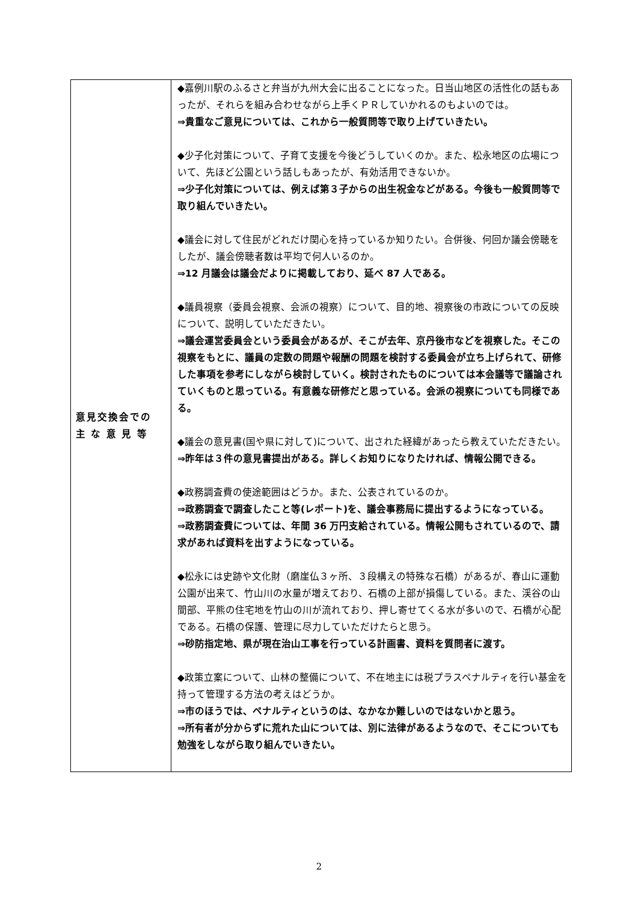| 意見交換会での 主 な 意 見 等 | ◆嘉例川駅のふるさと弁当が九州大会に出ることになった。日当山地区の活性化の話もあったが、それらを組み合わせながら上手くＰＲしていかれるのもよいのでは。 ⇒貴重なご意見については、これから一般質問等で取り上げていきたい。 ◆少子化対策について、子育て支援を今後どうしていくのか。また、松永地区の広場について、先ほど公園という話しもあったが、有効活用できないか。 ⇒少子化対策については、例えば第３子からの出生祝金などがある。今後も一般質問等で取り組んでいきたい。 ◆議会に対して住民がどれだけ関心を持っているか知りたい。合併後、何回か議会傍聴をしたが、議会傍聴者数は平均で何人いるのか。 ⇒12 月議会は議会だよりに掲載しており、延べ 87 人である。 ◆議員視察（委員会視察、会派の視察）について、目的地、視察後の市政についての反映について、説明していただきたい。 ⇒議会運営委員会という委員会があるが、そこが去年、京丹後市などを視察した。そこの視察をもとに、議員の定数の問題や報酬の問題を検討する委員会が立ち上げられて、研修した事項を参考にしながら検討していく。検討されたものについては本会議等で議論されていくものと思っている。有意義な研修だと思っている。会派の視察についても同様である。 ◆議会の意見書(国や県に対して)について、出された経緯があったら教えていただきたい。 ⇒昨年は３件の意見書提出がある。詳しくお知りになりたければ、情報公開できる。 ◆政務調査費の使途範囲はどうか。また、公表されているのか。 ⇒政務調査で調査したこと等(レポート)を、議会事務局に提出するようになっている。 ⇒政務調査費については、年間 36 万円支給されている。情報公開もされているので、請求があれば資料を出すようになっている。 ◆松永には史跡や文化財（磨崖仏３ヶ所、３段構えの特殊な石橋）があるが、春山に運動公園が出来て、竹山川の水量が増えており、石橋の上部が損傷している。また、渓谷の山間部、平熊の住宅地を竹山の川が流れており、押し寄せてくる水が多いので、石橋が心配である。石橋の保護、管理に尽力していただけたらと思う。 ⇒砂防指定地、県が現在治山工事を行っている計画書、資料を質問者に渡す。 ◆政策立案について、山林の整備について、不在地主には税プラスペナルティを行い基金を持って管理する方法の考えはどうか。 ⇒市のほうでは、ペナルティというのは、なかなか難しいのではないかと思う。 ⇒所有者が分からずに荒れた山については、別に法律があるようなので、そこについても勉強をしながら取り組んでいきたい。 |
2